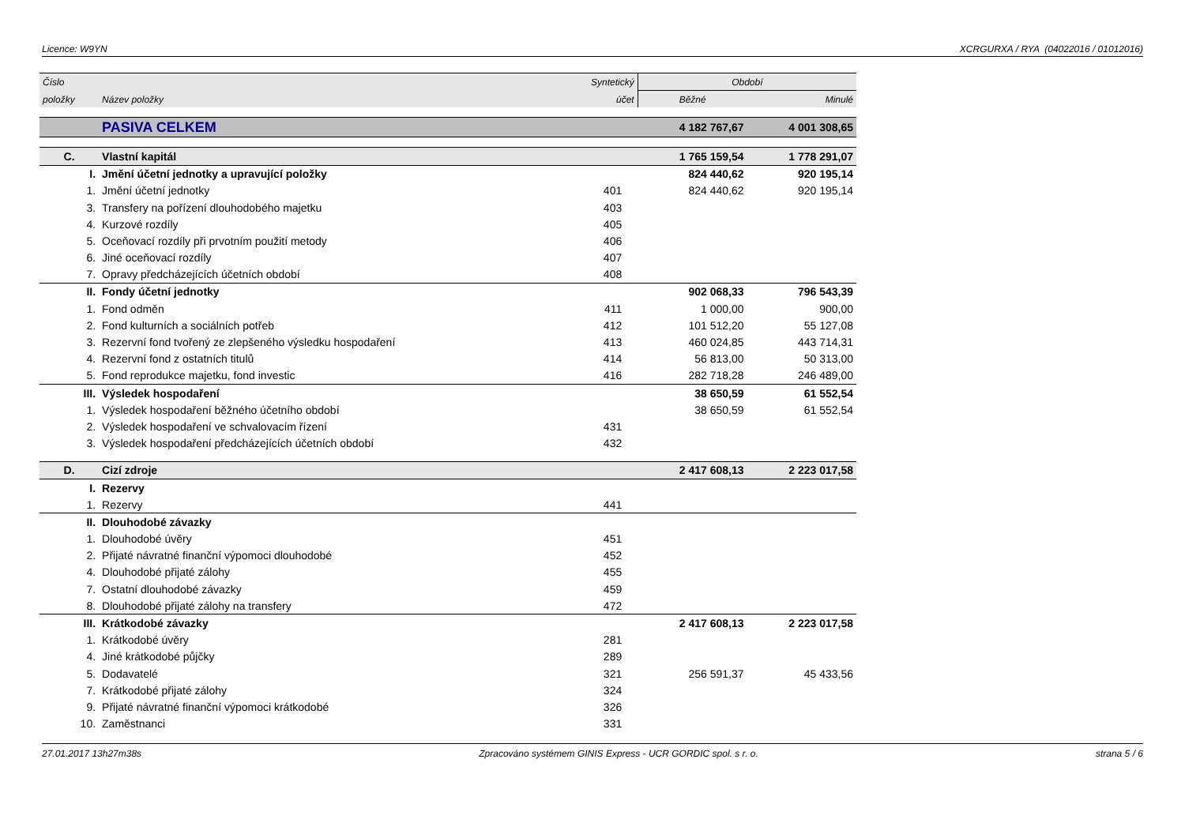Licence: W9YN XCRGURXA / RYA (04022016 / 01012016)
| Číslo | | Syntetický | Období | |
| --- | --- | --- | --- | --- |
| položky | Název položky | účet | Běžné | Minulé |
| | PASIVA CELKEM | | 4 182 767,67 | 4 001 308,65 |
| C. | Vlastní kapitál | | 1 765 159,54 | 1 778 291,07 |
| I. | Jmění účetní jednotky a upravující položky | | 824 440,62 | 920 195,14 |
| 1. | Jmění účetní jednotky | 401 | 824 440,62 | 920 195,14 |
| 3. | Transfery na pořízení dlouhodobého majetku | 403 | | |
| 4. | Kurzové rozdíly | 405 | | |
| 5. | Oceňovací rozdíly při prvotním použití metody | 406 | | |
| 6. | Jiné oceňovací rozdíly | 407 | | |
| 7. | Opravy předcházejících účetních období | 408 | | |
| II. | Fondy účetní jednotky | | 902 068,33 | 796 543,39 |
| 1. | Fond odměn | 411 | 1 000,00 | 900,00 |
| 2. | Fond kulturních a sociálních potřeb | 412 | 101 512,20 | 55 127,08 |
| 3. | Rezervní fond tvořený ze zlepšeného výsledku hospodaření | 413 | 460 024,85 | 443 714,31 |
| 4. | Rezervní fond z ostatních titulů | 414 | 56 813,00 | 50 313,00 |
| 5. | Fond reprodukce majetku, fond investic | 416 | 282 718,28 | 246 489,00 |
| III. | Výsledek hospodaření | | 38 650,59 | 61 552,54 |
| 1. | Výsledek hospodaření běžného účetního období | | 38 650,59 | 61 552,54 |
| 2. | Výsledek hospodaření ve schvalovacím řízení | 431 | | |
| 3. | Výsledek hospodaření předcházejících účetních období | 432 | | |
| D. | Cizí zdroje | | 2 417 608,13 | 2 223 017,58 |
| I. | Rezervy | | | |
| 1. | Rezervy | 441 | | |
| II. | Dlouhodobé závazky | | | |
| 1. | Dlouhodobé úvěry | 451 | | |
| 2. | Přijaté návratné finanční výpomoci dlouhodobé | 452 | | |
| 4. | Dlouhodobé přijaté zálohy | 455 | | |
| 7. | Ostatní dlouhodobé závazky | 459 | | |
| 8. | Dlouhodobé přijaté zálohy na transfery | 472 | | |
| III. | Krátkodobé závazky | | 2 417 608,13 | 2 223 017,58 |
| 1. | Krátkodobé úvěry | 281 | | |
| 4. | Jiné krátkodobé půjčky | 289 | | |
| 5. | Dodavatelé | 321 | 256 591,37 | 45 433,56 |
| 7. | Krátkodobé přijaté zálohy | 324 | | |
| 9. | Přijaté návratné finanční výpomoci krátkodobé | 326 | | |
| 10. | Zaměstnanci | 331 | | |
27.01.2017 13h27m38s Zpracováno systémem GINIS Express - UCR GORDIC spol. s r. o. strana 5 / 6